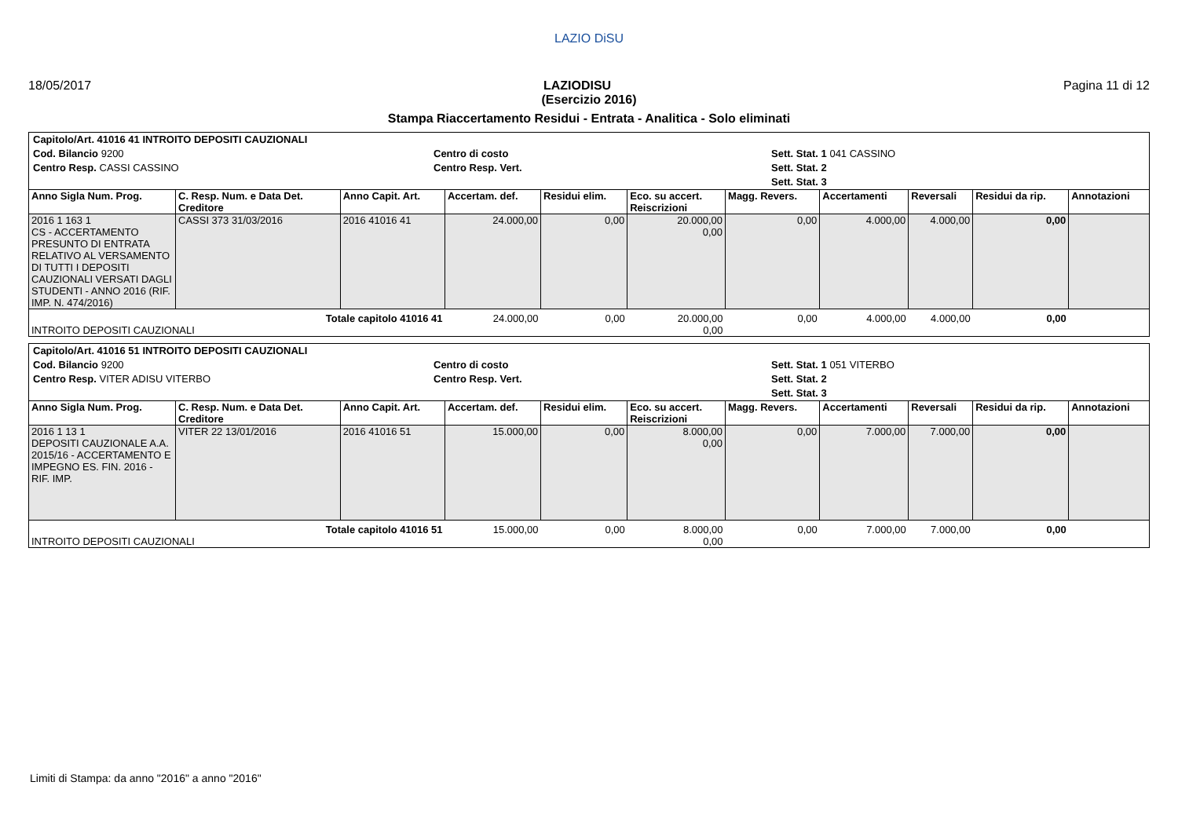LAZIO DiSU
18/05/2017 LAZIODISU Pagina 11 di 12
(Esercizio 2016)
Stampa Riaccertamento Residui - Entrata - Analitica - Solo eliminati
Capitolo/Art. 41016 41 INTROITO DEPOSITI CAUZIONALI
Cod. Bilancio 9200
Centro Resp. CASSI CASSINO
Centro di costo
Centro Resp. Vert.
Sett. Stat. 1 041 CASSINO
Sett. Stat. 2
Sett. Stat. 3
| Anno Sigla Num. Prog. | C. Resp. Num. e Data Det. Creditore | Anno Capit. Art. | Accertam. def. | Residui elim. | Eco. su accert. Reiscrizioni | Magg. Revers. | Accertamenti | Reversali | Residui da rip. | Annotazioni |
| --- | --- | --- | --- | --- | --- | --- | --- | --- | --- | --- |
| 2016 1 163 1 CS - ACCERTAMENTO PRESUNTO DI ENTRATA RELATIVO AL VERSAMENTO DI TUTTI I DEPOSITI CAUZIONALI VERSATI DAGLI STUDENTI - ANNO 2016 (RIF. IMP. N. 474/2016) | CASSI 373 31/03/2016 | 2016 41016 41 | 24.000,00 | 0,00 | 20.000,00 0,00 | 0,00 | 4.000,00 | 4.000,00 | 0,00 | |
| Totale capitolo 41016 41 INTROITO DEPOSITI CAUZIONALI | | | 24.000,00 | 0,00 | 20.000,00 0,00 | 0,00 | 4.000,00 | 4.000,00 | 0,00 | |
Capitolo/Art. 41016 51 INTROITO DEPOSITI CAUZIONALI
Cod. Bilancio 9200
Centro Resp. VITER ADISU VITERBO
Centro di costo
Centro Resp. Vert.
Sett. Stat. 1 051 VITERBO
Sett. Stat. 2
Sett. Stat. 3
| Anno Sigla Num. Prog. | C. Resp. Num. e Data Det. Creditore | Anno Capit. Art. | Accertam. def. | Residui elim. | Eco. su accert. Reiscrizioni | Magg. Revers. | Accertamenti | Reversali | Residui da rip. | Annotazioni |
| --- | --- | --- | --- | --- | --- | --- | --- | --- | --- | --- |
| 2016 1 13 1 DEPOSITI CAUZIONALE A.A. 2015/16 - ACCERTAMENTO E IMPEGNO ES. FIN. 2016 - RIF. IMP. | VITER 22 13/01/2016 | 2016 41016 51 | 15.000,00 | 0,00 | 8.000,00 0,00 | 0,00 | 7.000,00 | 7.000,00 | 0,00 | |
| Totale capitolo 41016 51 INTROITO DEPOSITI CAUZIONALI | | | 15.000,00 | 0,00 | 8.000,00 0,00 | 0,00 | 7.000,00 | 7.000,00 | 0,00 | |
Limiti di Stampa: da anno "2016" a anno "2016"